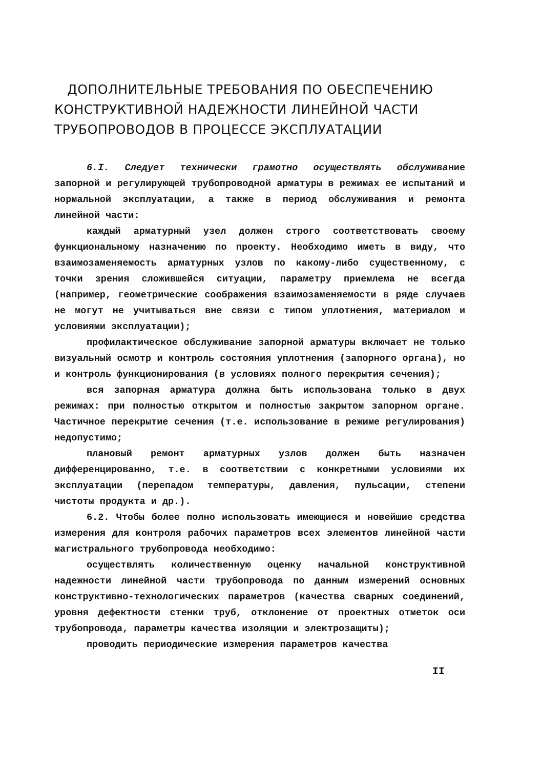ДОПОЛНИТЕЛЬНЫЕ ТРЕБОВАНИЯ ПО ОБЕСПЕЧЕНИЮ
КОНСТРУКТИВНОЙ НАДЕЖНОСТИ ЛИНЕЙНОЙ ЧАСТИ
ТРУБОПРОВОДОВ В ПРОЦЕССЕ ЭКСПЛУАТАЦИИ
6.I. Следует технически грамотно осуществлять обслуживание запорной и регулирующей трубопроводной арматуры в режимах ее испытаний и нормальной эксплуатации, а также в период обслуживания и ремонта линейной части:
каждый арматурный узел должен строго соответствовать своему функциональному назначению по проекту. Необходимо иметь в виду, что взаимозаменяемость арматурных узлов по какому-либо существенному, с точки зрения сложившейся ситуации, параметру приемлема не всегда (например, геометрические соображения взаимозаменяемости в ряде случаев не могут не учитываться вне связи с типом уплотнения, материалом и условиями эксплуатации);
профилактическое обслуживание запорной арматуры включает не только визуальный осмотр и контроль состояния уплотнения (запорного органа), но и контроль функционирования (в условиях полного перекрытия сечения);
вся запорная арматура должна быть использована только в двух режимах: при полностью открытом и полностью закрытом запорном органе. Частичное перекрытие сечения (т.е. использование в режиме регулирования) недопустимо;
плановый ремонт арматурных узлов должен быть назначен дифференцированно, т.е. в соответствии с конкретными условиями их эксплуатации (перепадом температуры, давления, пульсации, степени чистоты продукта и др.).
6.2. Чтобы более полно использовать имеющиеся и новейшие средства измерения для контроля рабочих параметров всех элементов линейной части магистрального трубопровода необходимо:
осуществлять количественную оценку начальной конструктивной надежности линейной части трубопровода по данным измерений основных конструктивно-технологических параметров (качества сварных соединений, уровня дефектности стенки труб, отклонение от проектных отметок оси трубопровода, параметры качества изоляции и электрозащиты);
проводить периодические измерения параметров качества
II